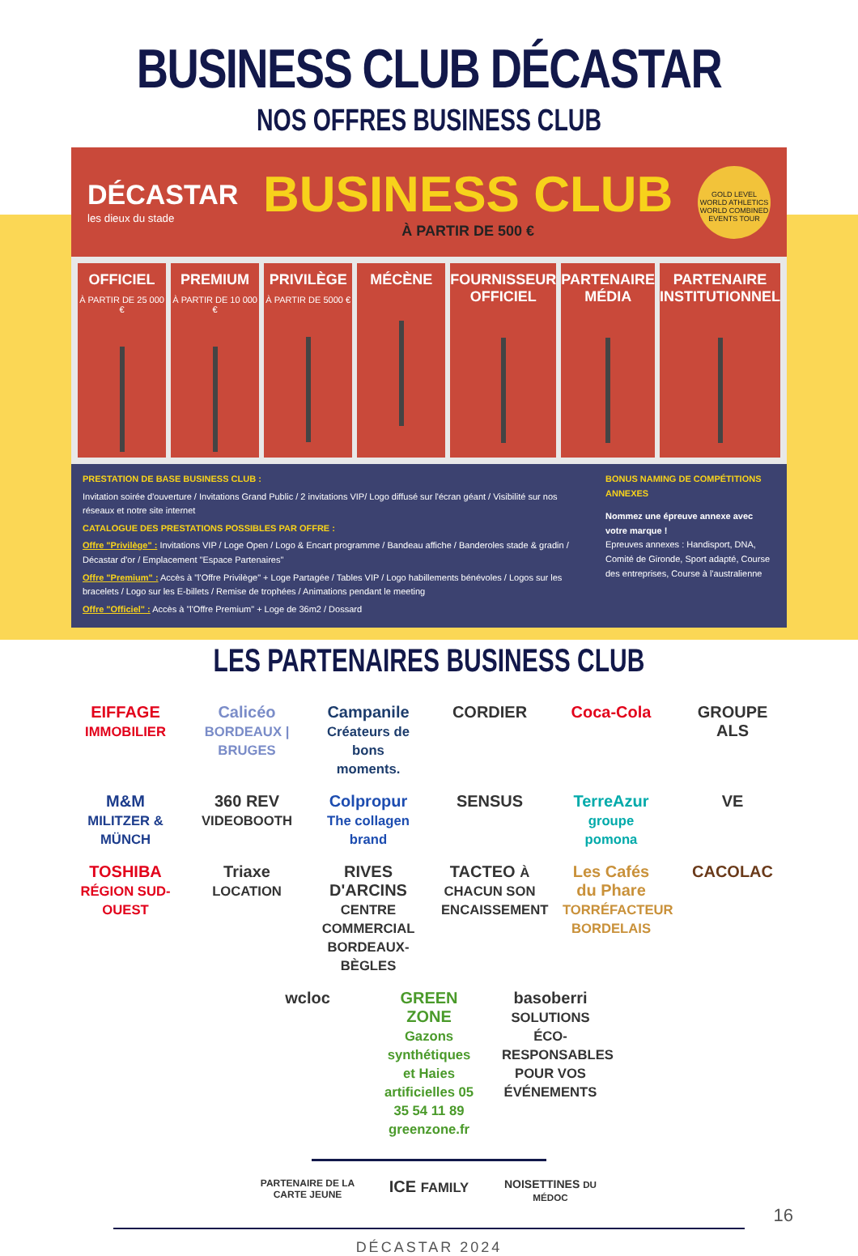BUSINESS CLUB DÉCASTAR
NOS OFFRES BUSINESS CLUB
DÉCASTAR
les dieux du stade
BUSINESS CLUB
À PARTIR DE 500 €
GOLD LEVEL
WORLD ATHLETICS
WORLD COMBINED EVENTS TOUR
OFFICIEL
À PARTIR DE 25 000 €
PREMIUM
À PARTIR DE 10 000 €
PRIVILÈGE
À PARTIR DE 5000 €
MÉCÈNE FOURNISSEUR OFFICIEL PARTENAIRE MÉDIA PARTENAIRE INSTITUTIONNEL
PRESTATION DE BASE BUSINESS CLUB :
Invitation soirée d'ouverture / Invitations Grand Public / 2 invitations VIP/ Logo diffusé sur l'écran géant / Visibilité sur nos réseaux et notre site internet
CATALOGUE DES PRESTATIONS POSSIBLES PAR OFFRE :
Offre "Privilège" : Invitations VIP / Loge Open / Logo & Encart programme / Bandeau affiche / Banderoles stade & gradin / Décastar d'or / Emplacement "Espace Partenaires"
Offre "Premium" : Accès à "l'Offre Privilège" + Loge Partagée / Tables VIP / Logo habillements bénévoles / Logos sur les bracelets / Logo sur les E-billets / Remise de trophées / Animations pendant le meeting
Offre "Officiel" : Accès à "l'Offre Premium" + Loge de 36m2 / Dossard
BONUS NAMING DE COMPÉTITIONS ANNEXES
Nommez une épreuve annexe avec votre marque !
Epreuves annexes : Handisport, DNA, Comité de Gironde, Sport adapté, Course des entreprises, Course à l'australienne
LES PARTENAIRES BUSINESS CLUB
EIFFAGE IMMOBILIER
Calicéo BORDEAUX | BRUGES
Campanile Créateurs de bons moments.
CORDIER
Coca-Cola
GROUPE ALS
M&M MILITZER & MÜNCH
360 REV VIDEOBOOTH
Colpropur The collagen brand
SENSUS
TerreAzur groupe pomona
VE
TOSHIBA RÉGION SUD-OUEST
Triaxe LOCATION
RIVES D'ARCINS CENTRE COMMERCIAL BORDEAUX-BÈGLES
TACTEO À CHACUN SON ENCAISSEMENT
Les Cafés du Phare TORRÉFACTEUR BORDELAIS
CACOLAC
wcloc
GREEN ZONE Gazons synthétiques et Haies artificielles 05 35 54 11 89 greenzone.fr
basoberri SOLUTIONS ÉCO-RESPONSABLES POUR VOS ÉVÉNEMENTS
PARTENAIRE DE LA CARTE JEUNE
ICE FAMILY
NOISETTINES DU MÉDOC
DÉCASTAR 2024
16